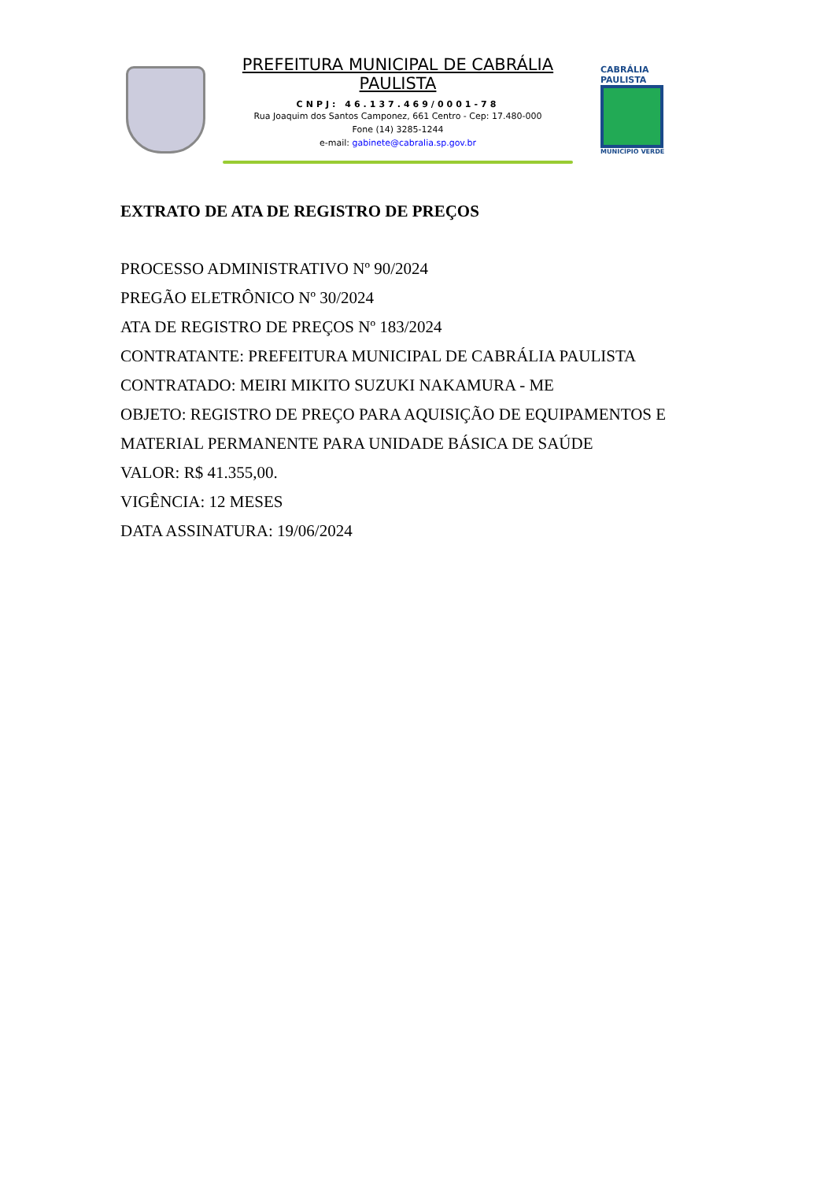PREFEITURA MUNICIPAL DE CABRÁLIA PAULISTA
CNPJ: 46.137.469/0001-78
Rua Joaquim dos Santos Camponez, 661 Centro - Cep: 17.480-000
Fone (14) 3285-1244
e-mail: gabinete@cabralia.sp.gov.br
CABRÁLIA
PAULISTA
MUNICÍPIO VERDE
EXTRATO DE ATA DE REGISTRO DE PREÇOS
PROCESSO ADMINISTRATIVO Nº 90/2024
PREGÃO ELETRÔNICO Nº 30/2024
ATA DE REGISTRO DE PREÇOS Nº 183/2024
CONTRATANTE: PREFEITURA MUNICIPAL DE CABRÁLIA PAULISTA
CONTRATADO: MEIRI MIKITO SUZUKI NAKAMURA - ME
OBJETO: REGISTRO DE PREÇO PARA AQUISIÇÃO DE EQUIPAMENTOS E
MATERIAL PERMANENTE PARA UNIDADE BÁSICA DE SAÚDE
VALOR: R$ 41.355,00.
VIGÊNCIA: 12 MESES
DATA ASSINATURA: 19/06/2024